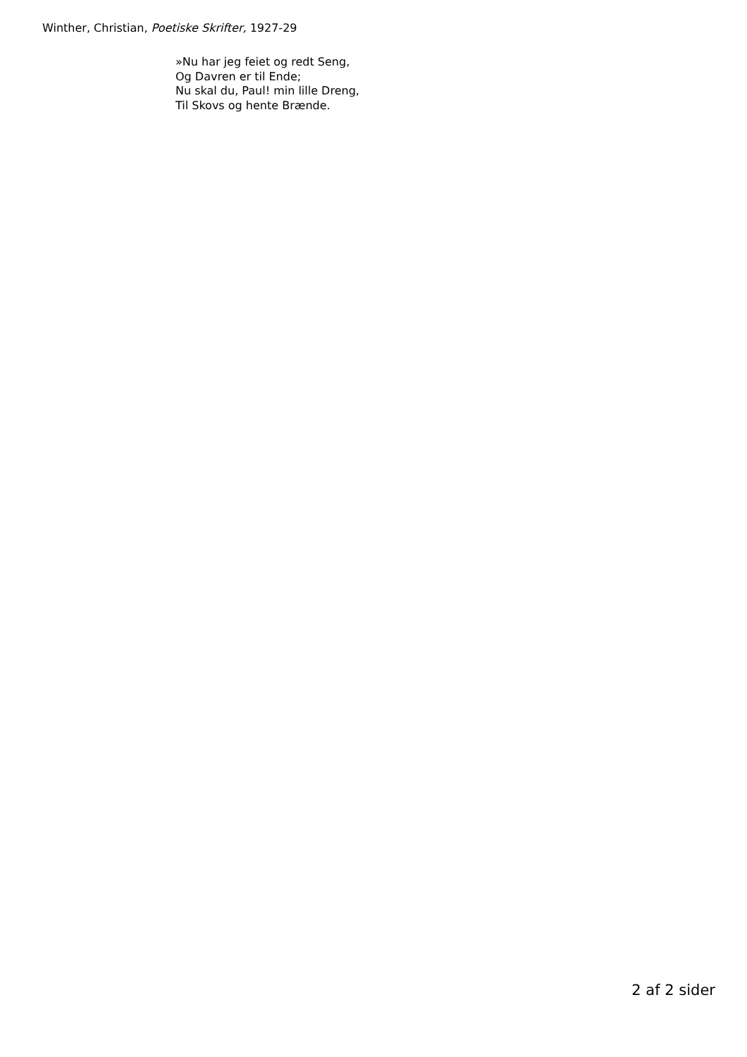Winther, Christian, Poetiske Skrifter, 1927-29
»Nu har jeg feiet og redt Seng,
Og Davren er til Ende;
Nu skal du, Paul! min lille Dreng,
Til Skovs og hente Brænde.
2 af 2 sider